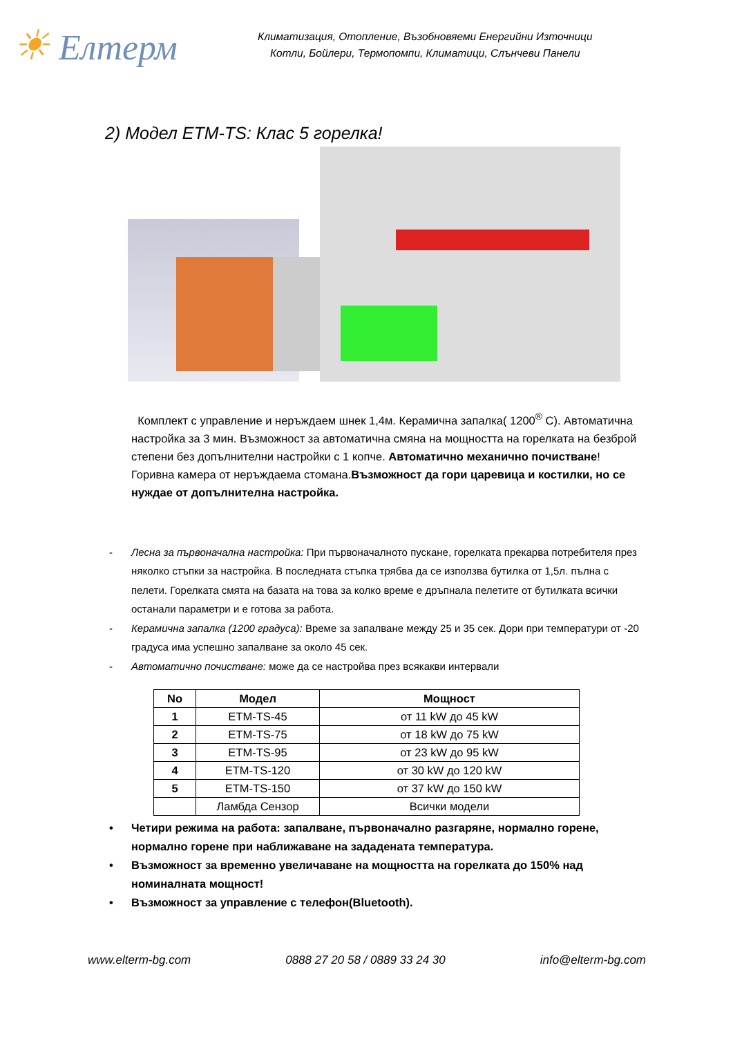☀ Елтерм
Климатизация, Отопление, Възобновяеми Енергийни Източници
Котли, Бойлери, Термопомпи, Климатици, Слънчеви Панели
2) Модел ETM-TS: Клас 5 горелка!
Комплект с управление и неръждаем шнек 1,4м. Керамична запалка( 1200<sup>®</sup> С). Автоматична настройка за 3 мин. Възможност за автоматична смяна на мощността на горелката на безброй степени без допълнителни настройки с 1 копче. Автоматично механично почистване! Горивна камера от неръждаема стомана.Възможност да гори царевица и костилки, но се нуждае от допълнителна настройка.
- Лесна за първоначална настройка: При първоначалното пускане, горелката прекарва потребителя през няколко стъпки за настройка. В последната стъпка трябва да се използва бутилка от 1,5л. пълна с пелети. Горелката смята на базата на това за колко време е дръпнала пелетите от бутилката всички останали параметри и е готова за работа.
- Керамична запалка (1200 градуса): Време за запалване между 25 и 35 сек. Дори при температури от -20 градуса има успешно запалване за около 45 сек.
- Автоматично почистване: може да се настройва през всякакви интервали
| No | Модел | Мощност |
| --- | --- | --- |
| 1 | ETM-TS-45 | от 11 kW до 45 kW |
| 2 | ETM-TS-75 | от 18 kW до 75 kW |
| 3 | ETM-TS-95 | от 23 kW до 95 kW |
| 4 | ETM-TS-120 | от 30 kW до 120 kW |
| 5 | ETM-TS-150 | от 37 kW до 150 kW |
| | Ламбда Сензор | Всички модели |
• Четири режима на работа: запалване, първоначално разгаряне, нормално горене, нормално горене при наближаване на зададената температура.
• Възможност за временно увеличаване на мощността на горелката до 150% над номиналната мощност!
• Възможност за управление с телефон(Bluetooth).
www.elterm-bg.com 0888 27 20 58 / 0889 33 24 30 info@elterm-bg.com